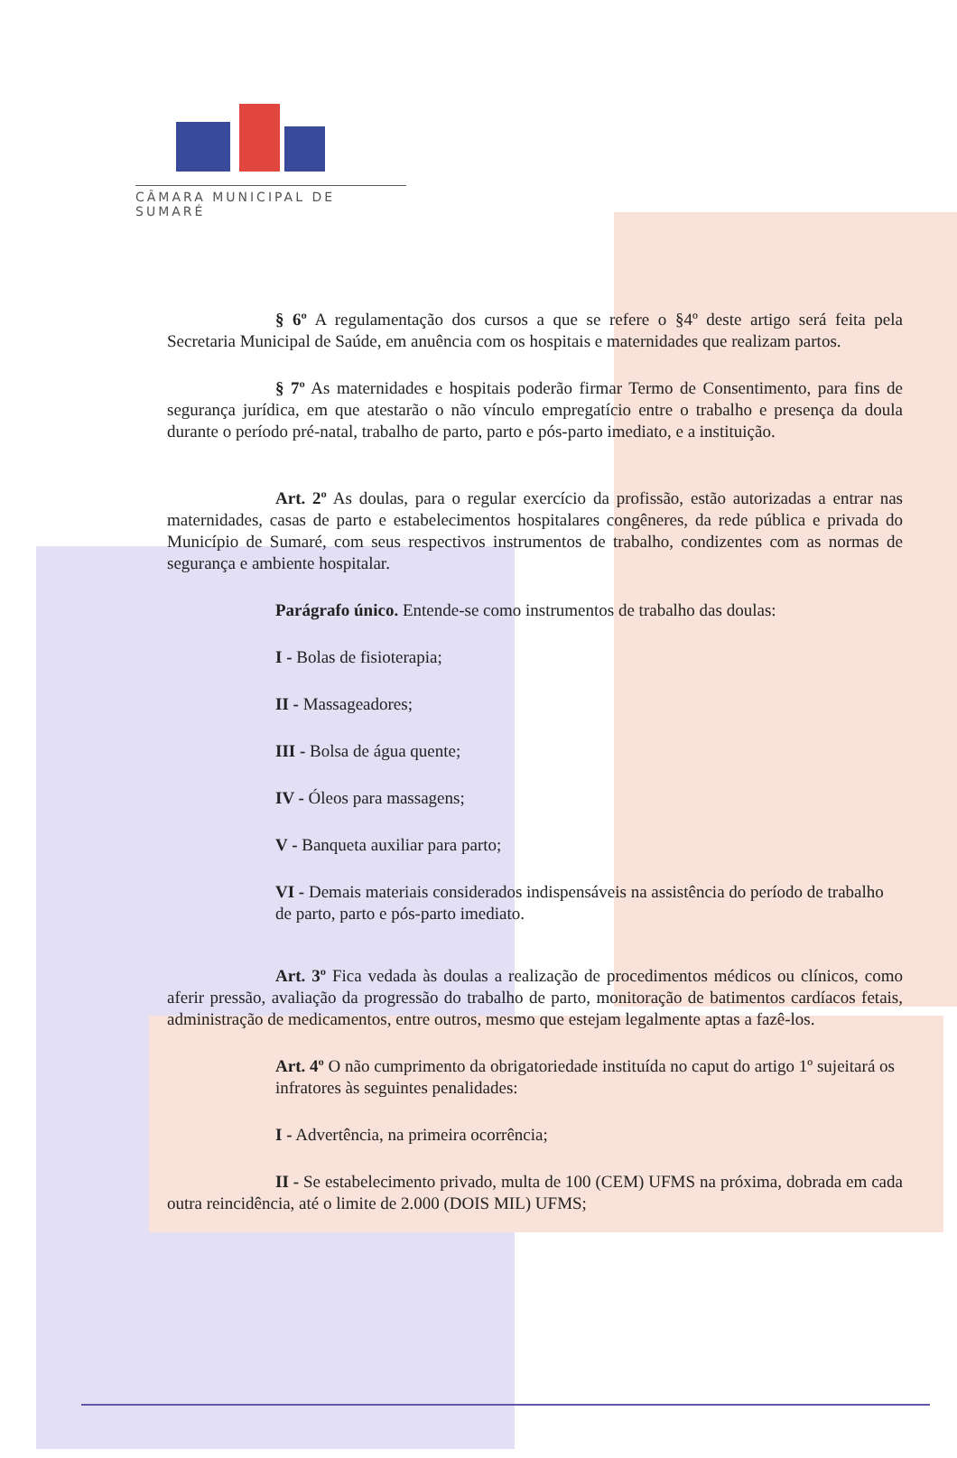CÂMARA MUNICIPAL DE SUMARÉ
§ 6º A regulamentação dos cursos a que se refere o §4º deste artigo será feita pela Secretaria Municipal de Saúde, em anuência com os hospitais e maternidades que realizam partos.
§ 7º As maternidades e hospitais poderão firmar Termo de Consentimento, para fins de segurança jurídica, em que atestarão o não vínculo empregatício entre o trabalho e presença da doula durante o período pré-natal, trabalho de parto, parto e pós-parto imediato, e a instituição.
Art. 2º As doulas, para o regular exercício da profissão, estão autorizadas a entrar nas maternidades, casas de parto e estabelecimentos hospitalares congêneres, da rede pública e privada do Município de Sumaré, com seus respectivos instrumentos de trabalho, condizentes com as normas de segurança e ambiente hospitalar.
Parágrafo único. Entende-se como instrumentos de trabalho das doulas:
I - Bolas de fisioterapia;
II - Massageadores;
III - Bolsa de água quente;
IV - Óleos para massagens;
V - Banqueta auxiliar para parto;
VI - Demais materiais considerados indispensáveis na assistência do período de trabalho de parto, parto e pós-parto imediato.
Art. 3º Fica vedada às doulas a realização de procedimentos médicos ou clínicos, como aferir pressão, avaliação da progressão do trabalho de parto, monitoração de batimentos cardíacos fetais, administração de medicamentos, entre outros, mesmo que estejam legalmente aptas a fazê-los.
Art. 4º O não cumprimento da obrigatoriedade instituída no caput do artigo 1º sujeitará os infratores às seguintes penalidades:
I - Advertência, na primeira ocorrência;
II - Se estabelecimento privado, multa de 100 (CEM) UFMS na próxima, dobrada em cada outra reincidência, até o limite de 2.000 (DOIS MIL) UFMS;